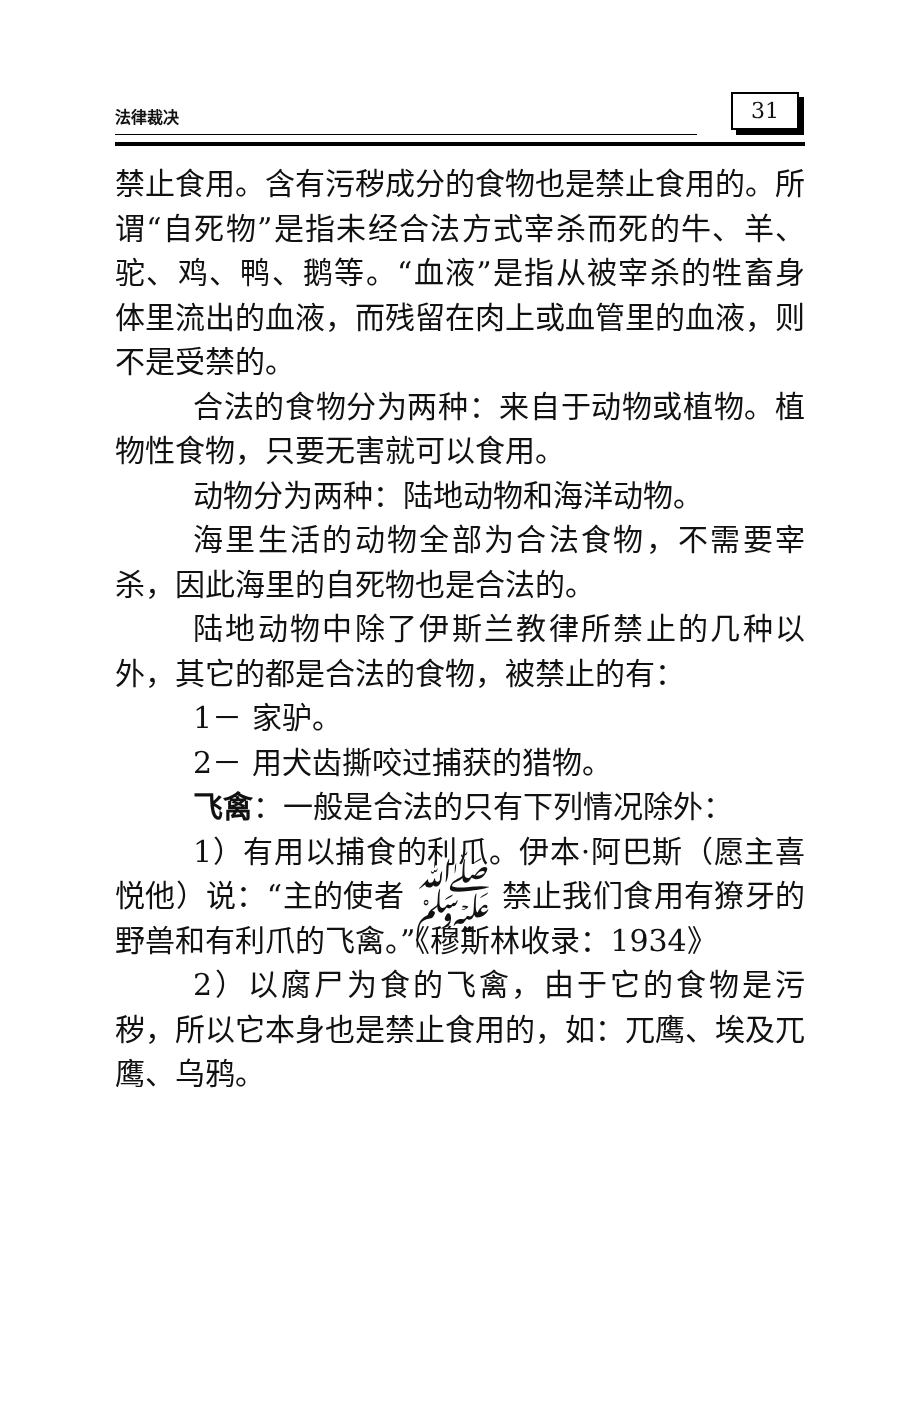法律裁决
31
禁止食用。含有污秽成分的食物也是禁止食用的。所谓“自死物”是指未经合法方式宰杀而死的牛、羊、驼、鸡、鸭、鹅等。“血液”是指从被宰杀的牲畜身体里流出的血液，而残留在肉上或血管里的血液，则不是受禁的。
合法的食物分为两种：来自于动物或植物。植物性食物，只要无害就可以食用。
动物分为两种：陆地动物和海洋动物。
海里生活的动物全部为合法食物，不需要宰杀，因此海里的自死物也是合法的。
陆地动物中除了伊斯兰教律所禁止的几种以外，其它的都是合法的食物，被禁止的有：
1－ 家驴。
2－ 用犬齿撕咬过捕获的猎物。
飞禽：一般是合法的只有下列情况除外：
1）有用以捕食的利爪。伊本·阿巴斯（愿主喜悦他）说：“主的使者 ﷺ 禁止我们食用有獠牙的野兽和有利爪的飞禽。”《穆斯林收录：1934》
2）以腐尸为食的飞禽，由于它的食物是污秽，所以它本身也是禁止食用的，如：兀鹰、埃及兀鹰、乌鸦。